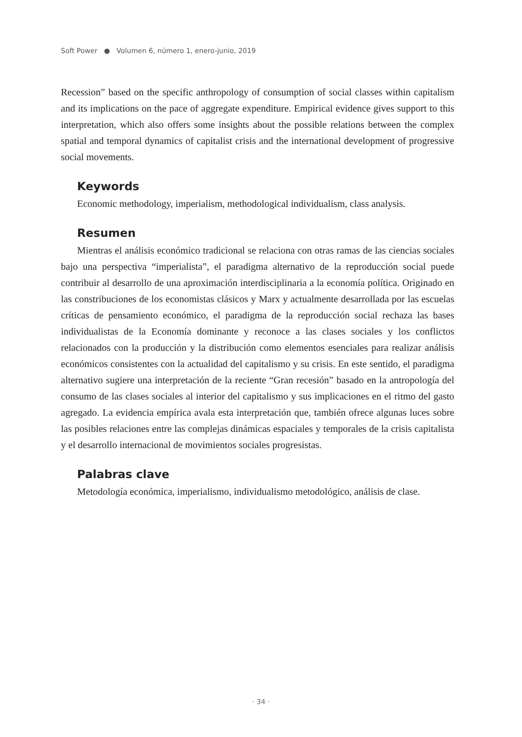Soft Power ● Volumen 6, número 1, enero-junio, 2019
Recession” based on the specific anthropology of consumption of social classes within capitalism and its implications on the pace of aggregate expenditure. Empirical evidence gives support to this interpretation, which also offers some insights about the possible relations between the complex spatial and temporal dynamics of capitalist crisis and the international development of progressive social movements.
Keywords
Economic methodology, imperialism, methodological individualism, class analysis.
Resumen
Mientras el análisis económico tradicional se relaciona con otras ramas de las ciencias sociales bajo una perspectiva “imperialista”, el paradigma alternativo de la reproducción social puede contribuir al desarrollo de una aproximación interdisciplinaria a la economía política. Originado en las constribuciones de los economistas clásicos y Marx y actualmente desarrollada por las escuelas críticas de pensamiento económico, el paradigma de la reproducción social rechaza las bases individualistas de la Economía dominante y reconoce a las clases sociales y los conflictos relacionados con la producción y la distribución como elementos esenciales para realizar análisis económicos consistentes con la actualidad del capitalismo y su crisis. En este sentido, el paradigma alternativo sugiere una interpretación de la reciente “Gran recesión” basado en la antropología del consumo de las clases sociales al interior del capitalismo y sus implicaciones en el ritmo del gasto agregado. La evidencia empírica avala esta interpretación que, también ofrece algunas luces sobre las posibles relaciones entre las complejas dinámicas espaciales y temporales de la crisis capitalista y el desarrollo internacional de movimientos sociales progresistas.
Palabras clave
Metodología económica, imperialismo, individualismo metodológico, análisis de clase.
· 34 ·